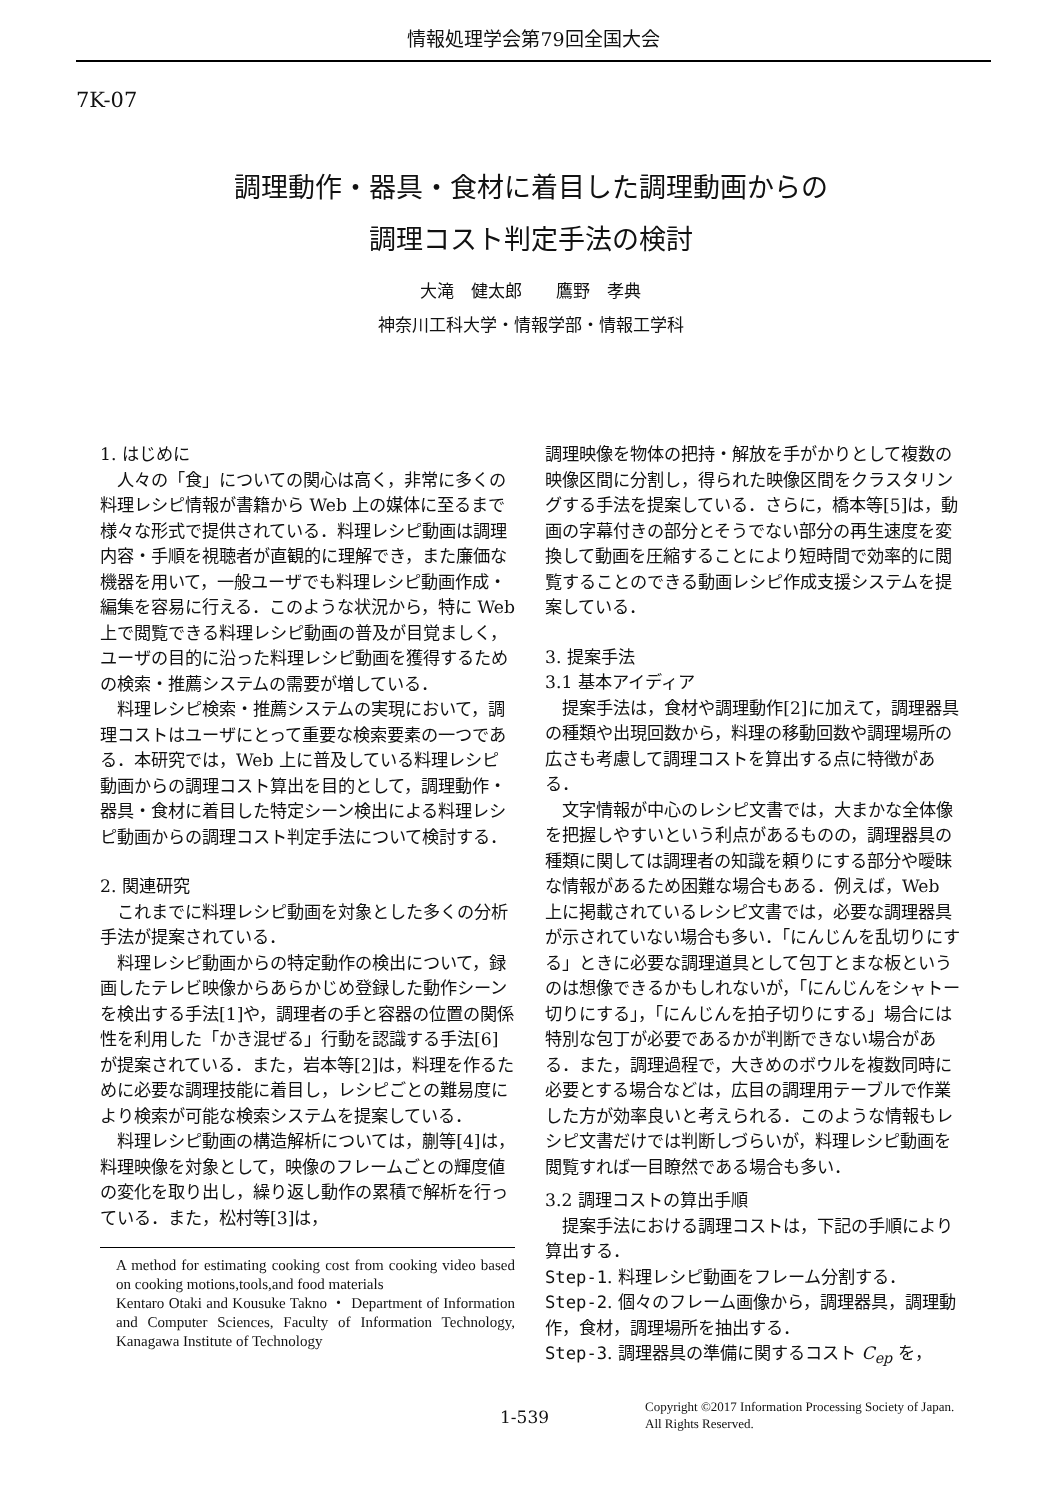情報処理学会第79回全国大会
7K-07
調理動作・器具・食材に着目した調理動画からの
調理コスト判定手法の検討
大滝　健太郎　　鷹野　孝典
神奈川工科大学・情報学部・情報工学科
1. はじめに
人々の「食」についての関心は高く，非常に多くの料理レシピ情報が書籍から Web 上の媒体に至るまで様々な形式で提供されている．料理レシピ動画は調理内容・手順を視聴者が直観的に理解でき，また廉価な機器を用いて，一般ユーザでも料理レシピ動画作成・編集を容易に行える．このような状況から，特に Web 上で閲覧できる料理レシピ動画の普及が目覚ましく，ユーザの目的に沿った料理レシピ動画を獲得するための検索・推薦システムの需要が増している．
料理レシピ検索・推薦システムの実現において，調理コストはユーザにとって重要な検索要素の一つである．本研究では，Web 上に普及している料理レシピ動画からの調理コスト算出を目的として，調理動作・器具・食材に着目した特定シーン検出による料理レシピ動画からの調理コスト判定手法について検討する．
2. 関連研究
これまでに料理レシピ動画を対象とした多くの分析手法が提案されている．
料理レシピ動画からの特定動作の検出について，録画したテレビ映像からあらかじめ登録した動作シーンを検出する手法[1]や，調理者の手と容器の位置の関係性を利用した「かき混ぜる」行動を認識する手法[6]が提案されている．また，岩本等[2]は，料理を作るために必要な調理技能に着目し，レシピごとの難易度により検索が可能な検索システムを提案している．
料理レシピ動画の構造解析については，蒯等[4]は，料理映像を対象として，映像のフレームごとの輝度値の変化を取り出し，繰り返し動作の累積で解析を行っている．また，松村等[3]は，
A method for estimating cooking cost from cooking video based on cooking motions,tools,and food materials
Kentaro Otaki and Kousuke Takno ・ Department of Information and Computer Sciences, Faculty of Information Technology, Kanagawa Institute of Technology
調理映像を物体の把持・解放を手がかりとして複数の映像区間に分割し，得られた映像区間をクラスタリングする手法を提案している．さらに，橋本等[5]は，動画の字幕付きの部分とそうでない部分の再生速度を変換して動画を圧縮することにより短時間で効率的に閲覧することのできる動画レシピ作成支援システムを提案している．
3. 提案手法
3.1 基本アイディア
提案手法は，食材や調理動作[2]に加えて，調理器具の種類や出現回数から，料理の移動回数や調理場所の広さも考慮して調理コストを算出する点に特徴がある．
文字情報が中心のレシピ文書では，大まかな全体像を把握しやすいという利点があるものの，調理器具の種類に関しては調理者の知識を頼りにする部分や曖昧な情報があるため困難な場合もある．例えば，Web 上に掲載されているレシピ文書では，必要な調理器具が示されていない場合も多い．「にんじんを乱切りにする」ときに必要な調理道具として包丁とまな板というのは想像できるかもしれないが，「にんじんをシャトー切りにする」，「にんじんを拍子切りにする」場合には特別な包丁が必要であるかが判断できない場合がある．また，調理過程で，大きめのボウルを複数同時に必要とする場合などは，広目の調理用テーブルで作業した方が効率良いと考えられる．このような情報もレシピ文書だけでは判断しづらいが，料理レシピ動画を閲覧すれば一目瞭然である場合も多い．
3.2 調理コストの算出手順
提案手法における調理コストは，下記の手順により算出する．
Step-1. 料理レシピ動画をフレーム分割する．
Step-2. 個々のフレーム画像から，調理器具，調理動作，食材，調理場所を抽出する．
Step-3. 調理器具の準備に関するコスト C<sub>ep</sub> を，
1-539
Copyright ©2017 Information Processing Society of Japan.
All Rights Reserved.